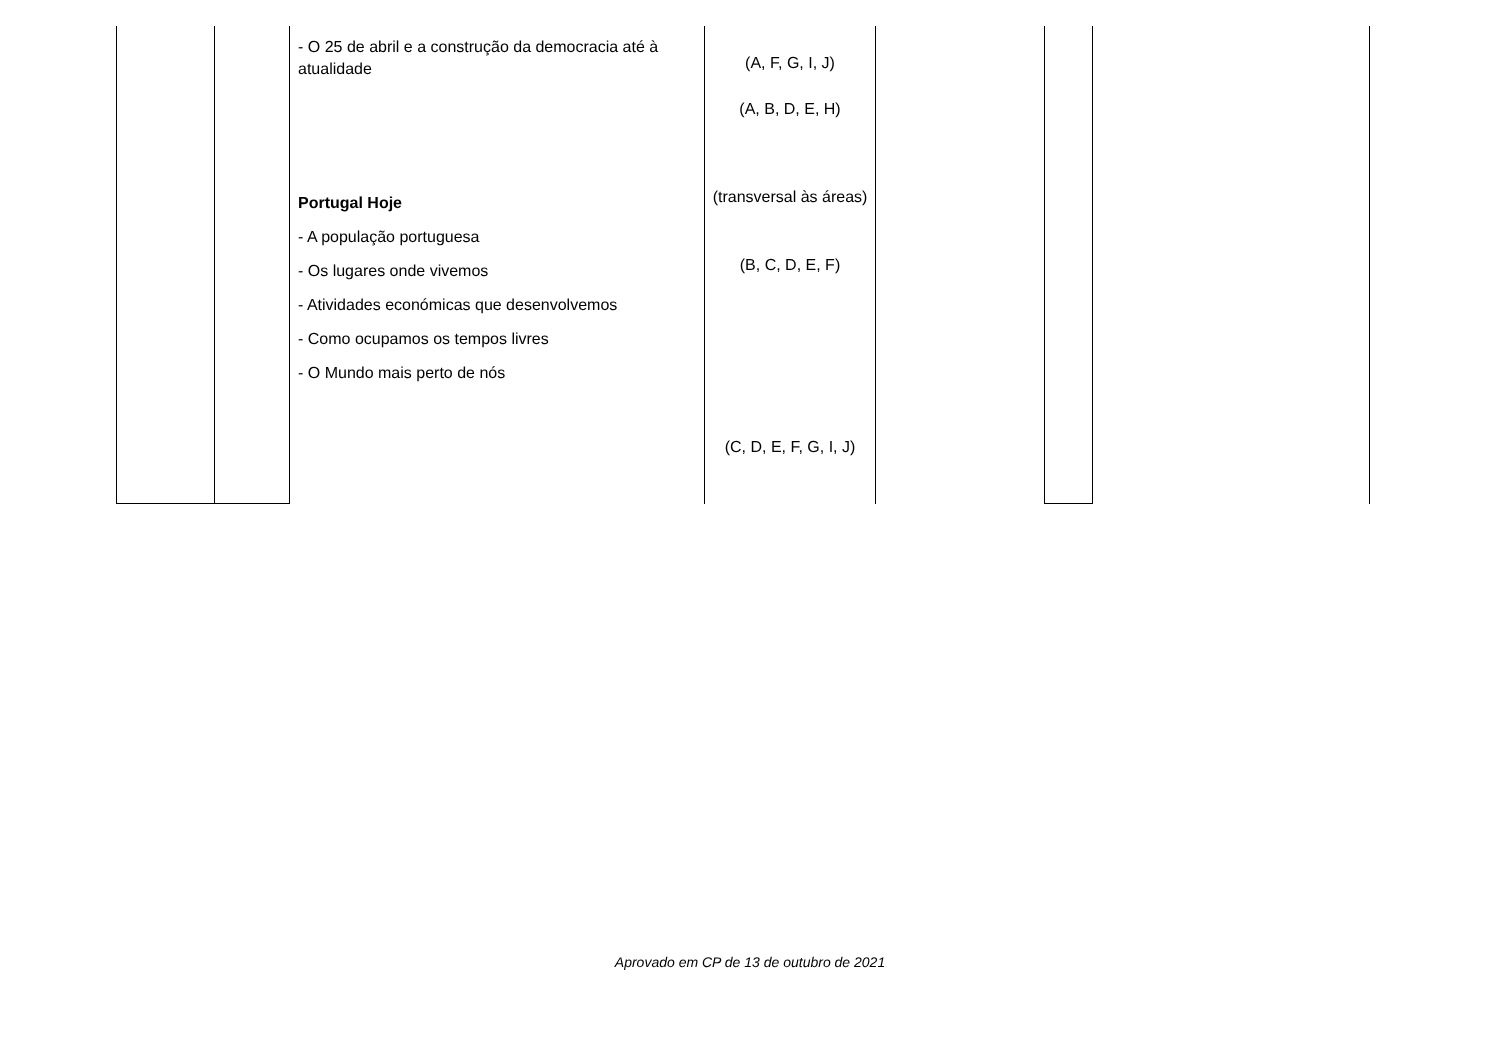| | | - O 25 de abril e a construção da democracia até à atualidade Portugal Hoje - A população portuguesa - Os lugares onde vivemos - Atividades económicas que desenvolvemos - Como ocupamos os tempos livres - O Mundo mais perto de nós | (A, F, G, I, J) (A, B, D, E, H) (transversal às áreas) (B, C, D, E, F) (C, D, E, F, G, I, J) | | | |
Aprovado em CP de 13 de outubro de 2021